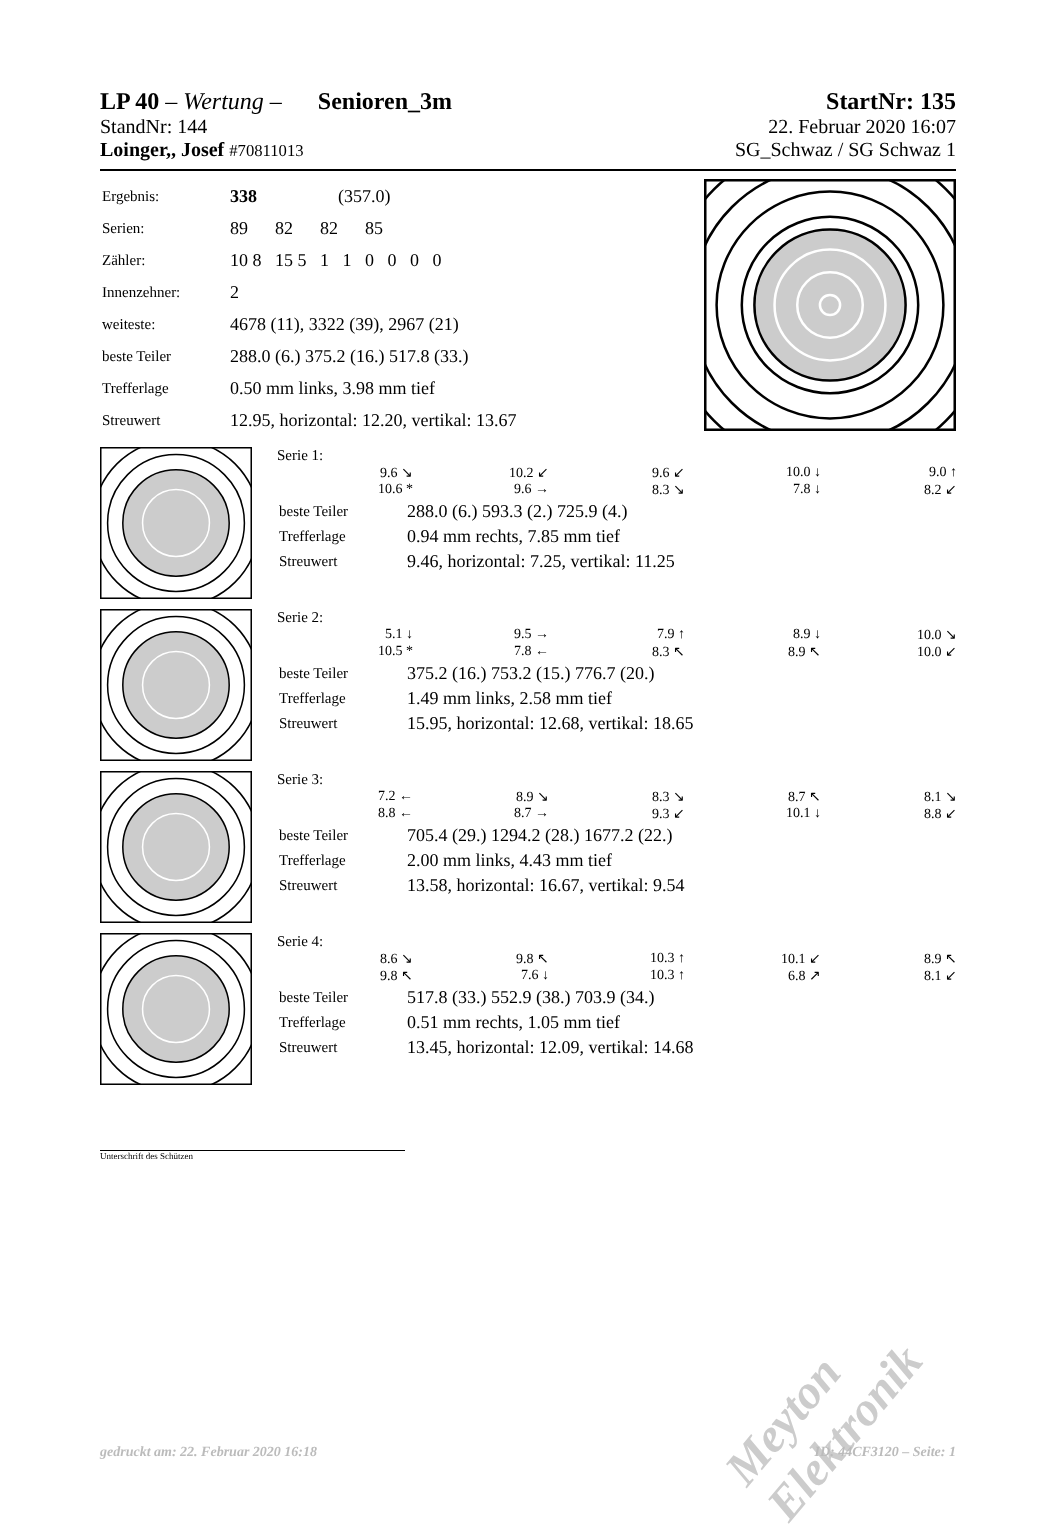LP 40 – Wertung – Senioren_3m StartNr: 135
StandNr: 144 22. Februar 2020 16:07
Loinger,, Josef #70811013 SG_Schwaz / SG Schwaz 1
| Ergebnis: | 338 (357.0) |
| Serien: | 89 82 82 85 |
| Zähler: | 10 8 15 5 1 1 0 0 0 0 |
| Innenzehner: | 2 |
| weiteste: | 4678 (11), 3322 (39), 2967 (21) |
| beste Teiler | 288.0 (6.) 375.2 (16.) 517.8 (33.) |
| Trefferlage | 0.50 mm links, 3.98 mm tief |
| Streuwert | 12.95, horizontal: 12.20, vertikal: 13.67 |
Serie 1:
9.6 ↘ 10.2 ↙ 9.6 ↙ 10.0 ↓ 9.0 ↑ 10.6 * 9.6 → 8.3 ↘ 7.8 ↓ 8.2 ↙
| beste Teiler | 288.0 (6.) 593.3 (2.) 725.9 (4.) |
| Trefferlage | 0.94 mm rechts, 7.85 mm tief |
| Streuwert | 9.46, horizontal: 7.25, vertikal: 11.25 |
Serie 2:
5.1 ↓ 9.5 → 7.9 ↑ 8.9 ↓ 10.0 ↘ 10.5 * 7.8 ← 8.3 ↖ 8.9 ↖ 10.0 ↙
| beste Teiler | 375.2 (16.) 753.2 (15.) 776.7 (20.) |
| Trefferlage | 1.49 mm links, 2.58 mm tief |
| Streuwert | 15.95, horizontal: 12.68, vertikal: 18.65 |
Serie 3:
7.2 ← 8.9 ↘ 8.3 ↘ 8.7 ↖ 8.1 ↘ 8.8 ← 8.7 → 9.3 ↙ 10.1 ↓ 8.8 ↙
| beste Teiler | 705.4 (29.) 1294.2 (28.) 1677.2 (22.) |
| Trefferlage | 2.00 mm links, 4.43 mm tief |
| Streuwert | 13.58, horizontal: 16.67, vertikal: 9.54 |
Serie 4:
8.6 ↘ 9.8 ↖ 10.3 ↑ 10.1 ↙ 8.9 ↖ 9.8 ↖ 7.6 ↓ 10.3 ↑ 6.8 ↗ 8.1 ↙
| beste Teiler | 517.8 (33.) 552.9 (38.) 703.9 (34.) |
| Trefferlage | 0.51 mm rechts, 1.05 mm tief |
| Streuwert | 13.45, horizontal: 12.09, vertikal: 14.68 |
Unterschrift des Schützen
Meyton Elektronik
gedruckt am: 22. Februar 2020 16:18 ID: 44CF3120 – Seite: 1